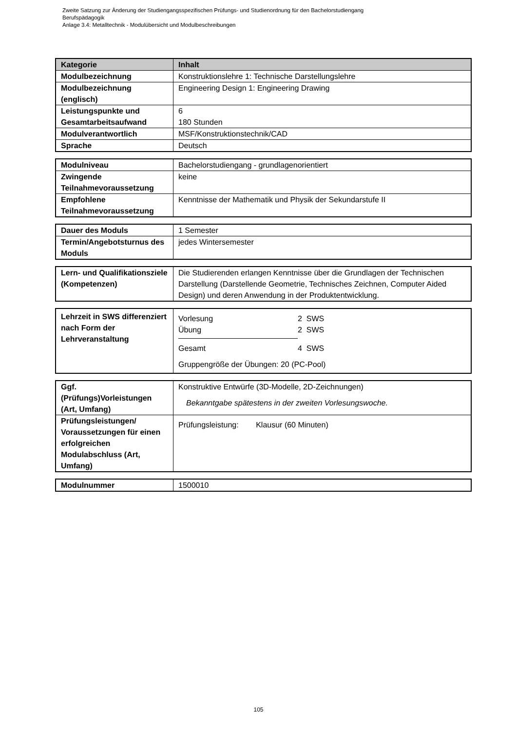Zweite Satzung zur Änderung der Studiengangsspezifischen Prüfungs- und Studienordnung für den Bachelorstudiengang
Berufspädagogik
Anlage 3.4: Metalltechnik - Modulübersicht und Modulbeschreibungen
| Kategorie | Inhalt |
| --- | --- |
| Modulbezeichnung | Konstruktionslehre 1: Technische Darstellungslehre |
| Modulbezeichnung (englisch) | Engineering Design 1: Engineering Drawing |
| Leistungspunkte und Gesamtarbeitsaufwand | 6 180 Stunden |
| Modulverantwortlich | MSF/Konstruktionstechnik/CAD |
| Sprache | Deutsch |
| Modulniveau | Bachelorstudiengang - grundlagenorientiert |
| Zwingende Teilnahmevoraussetzung | keine |
| Empfohlene Teilnahmevoraussetzung | Kenntnisse der Mathematik und Physik der Sekundarstufe II |
| Dauer des Moduls | 1 Semester |
| Termin/Angebotsturnus des Moduls | jedes Wintersemester |
| Lern- und Qualifikationsziele (Kompetenzen) | Die Studierenden erlangen Kenntnisse über die Grundlagen der Technischen Darstellung (Darstellende Geometrie, Technisches Zeichnen, Computer Aided Design) und deren Anwendung in der Produktentwicklung. |
| Lehrzeit in SWS differenziert nach Form der Lehrveranstaltung | / Vorlesung / 2 SWS / / Übung / 2 SWS / / Gesamt / 4 SWS / Gruppengröße der Übungen: 20 (PC-Pool) |
| Ggf. (Prüfungs)Vorleistungen (Art, Umfang) | Konstruktive Entwürfe (3D-Modelle, 2D-Zeichnungen) Bekanntgabe spätestens in der zweiten Vorlesungswoche. |
| Prüfungsleistungen/ Voraussetzungen für einen erfolgreichen Modulabschluss (Art, Umfang) | Prüfungsleistung: Klausur (60 Minuten) |
| Modulnummer | 1500010 |
105